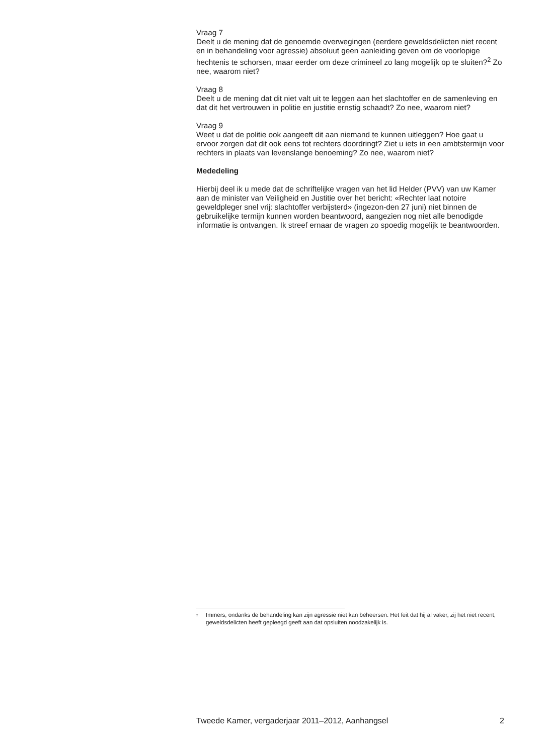Vraag 7
Deelt u de mening dat de genoemde overwegingen (eerdere geweldsdelicten niet recent en in behandeling voor agressie) absoluut geen aanleiding geven om de voorlopige hechtenis te schorsen, maar eerder om deze crimineel zo lang mogelijk op te sluiten?<sup>2</sup> Zo nee, waarom niet?
Vraag 8
Deelt u de mening dat dit niet valt uit te leggen aan het slachtoffer en de samenleving en dat dit het vertrouwen in politie en justitie ernstig schaadt? Zo nee, waarom niet?
Vraag 9
Weet u dat de politie ook aangeeft dit aan niemand te kunnen uitleggen? Hoe gaat u ervoor zorgen dat dit ook eens tot rechters doordringt? Ziet u iets in een ambtstermijn voor rechters in plaats van levenslange benoeming? Zo nee, waarom niet?
Mededeling
Hierbij deel ik u mede dat de schriftelijke vragen van het lid Helder (PVV) van uw Kamer aan de minister van Veiligheid en Justitie over het bericht: «Rechter laat notoire geweldpleger snel vrij: slachtoffer verbijsterd» (ingezon-den 27 juni) niet binnen de gebruikelijke termijn kunnen worden beantwoord, aangezien nog niet alle benodigde informatie is ontvangen. Ik streef ernaar de vragen zo spoedig mogelijk te beantwoorden.
<sup>2</sup> Immers, ondanks de behandeling kan zijn agressie niet kan beheersen. Het feit dat hij al vaker, zij het niet recent, geweldsdelicten heeft gepleegd geeft aan dat opsluiten noodzakelijk is.
Tweede Kamer, vergaderjaar 2011–2012, Aanhangsel 2